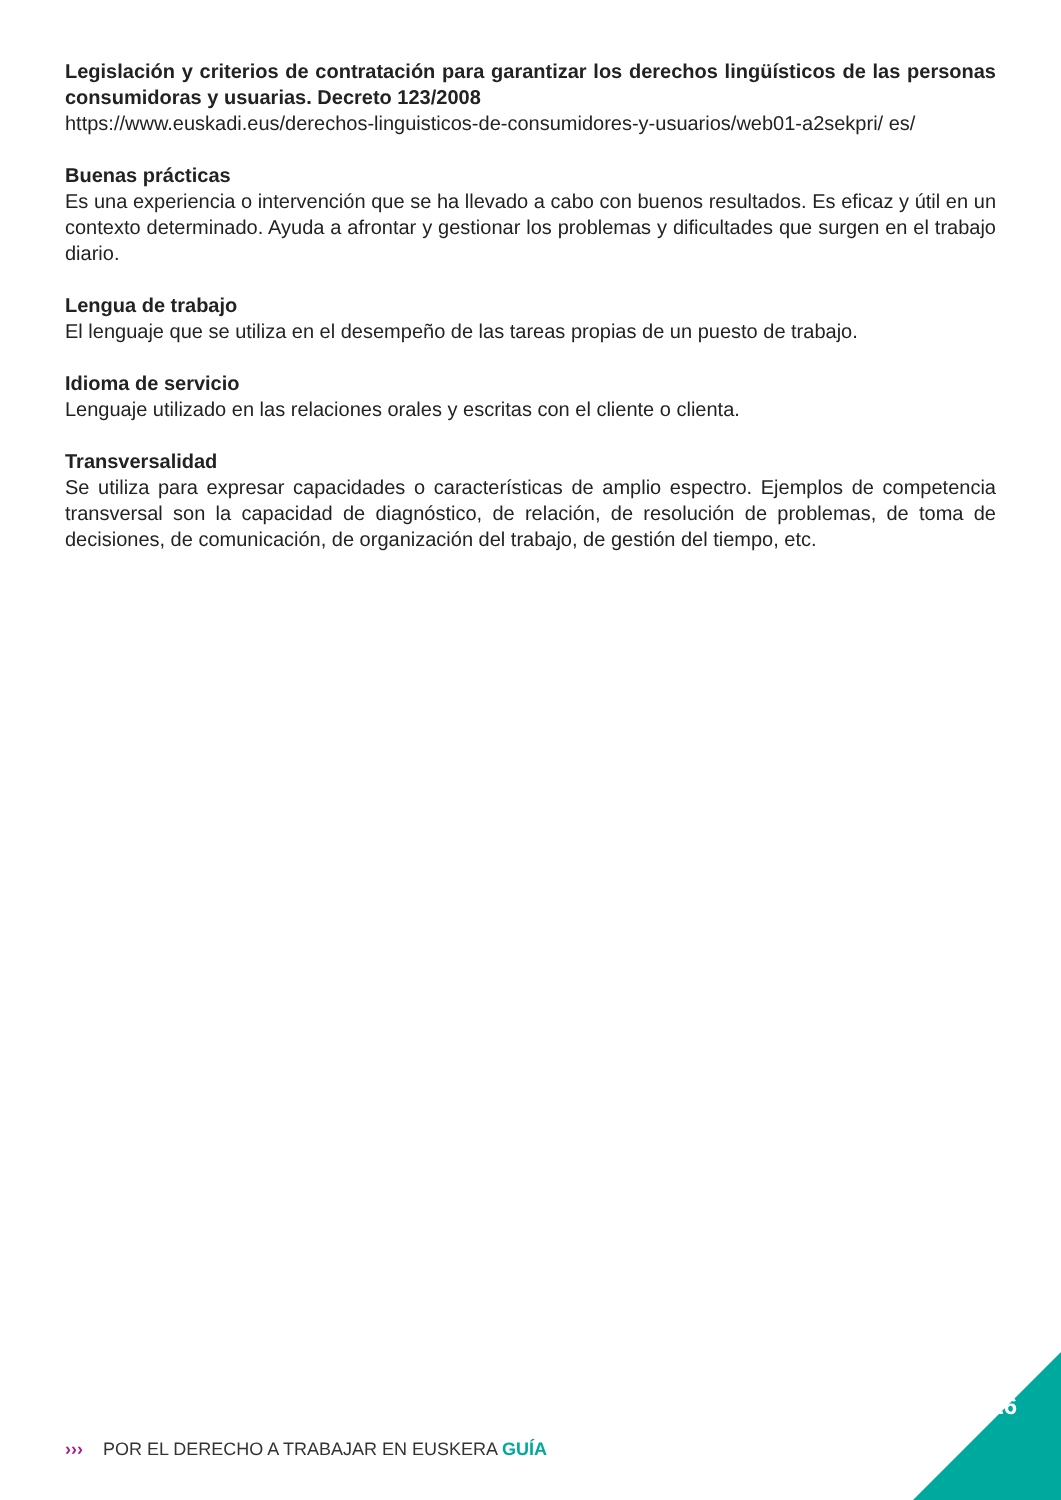Legislación y criterios de contratación para garantizar los derechos lingüísticos de las personas consumidoras y usuarias. Decreto 123/2008
https://www.euskadi.eus/derechos-linguisticos-de-consumidores-y-usuarios/web01-a2sekpri/ es/
Buenas prácticas
Es una experiencia o intervención que se ha llevado a cabo con buenos resultados. Es eficaz y útil en un contexto determinado. Ayuda a afrontar y gestionar los problemas y dificultades que surgen en el trabajo diario.
Lengua de trabajo
El lenguaje que se utiliza en el desempeño de las tareas propias de un puesto de trabajo.
Idioma de servicio
Lenguaje utilizado en las relaciones orales y escritas con el cliente o clienta.
Transversalidad
Se utiliza para expresar capacidades o características de amplio espectro. Ejemplos de competencia transversal son la capacidad de diagnóstico, de relación, de resolución de problemas, de toma de decisiones, de comunicación, de organización del trabajo, de gestión del tiempo, etc.
››› POR EL DERECHO A TRABAJAR EN EUSKERA GUÍA
16